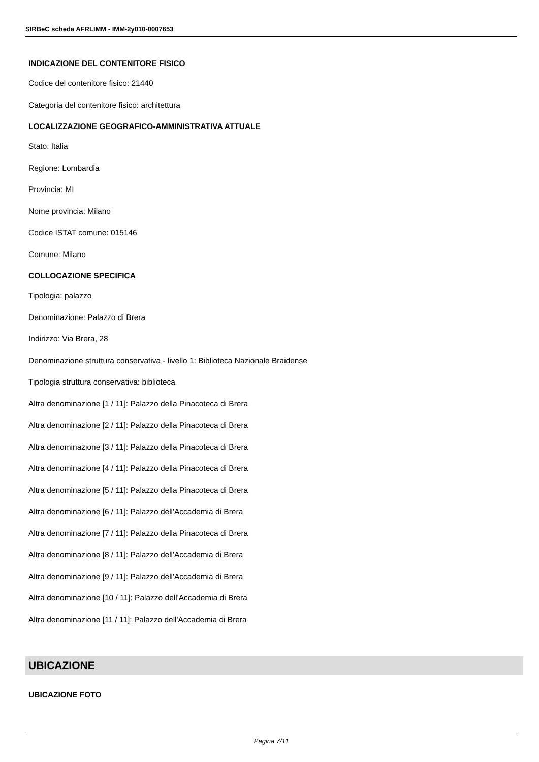SIRBeC scheda AFRLIMM - IMM-2y010-0007653
INDICAZIONE DEL CONTENITORE FISICO
Codice del contenitore fisico: 21440
Categoria del contenitore fisico: architettura
LOCALIZZAZIONE GEOGRAFICO-AMMINISTRATIVA ATTUALE
Stato: Italia
Regione: Lombardia
Provincia: MI
Nome provincia: Milano
Codice ISTAT comune: 015146
Comune: Milano
COLLOCAZIONE SPECIFICA
Tipologia: palazzo
Denominazione: Palazzo di Brera
Indirizzo: Via Brera, 28
Denominazione struttura conservativa - livello 1: Biblioteca Nazionale Braidense
Tipologia struttura conservativa: biblioteca
Altra denominazione [1 / 11]: Palazzo della Pinacoteca di Brera
Altra denominazione [2 / 11]: Palazzo della Pinacoteca di Brera
Altra denominazione [3 / 11]: Palazzo della Pinacoteca di Brera
Altra denominazione [4 / 11]: Palazzo della Pinacoteca di Brera
Altra denominazione [5 / 11]: Palazzo della Pinacoteca di Brera
Altra denominazione [6 / 11]: Palazzo dell'Accademia di Brera
Altra denominazione [7 / 11]: Palazzo della Pinacoteca di Brera
Altra denominazione [8 / 11]: Palazzo dell'Accademia di Brera
Altra denominazione [9 / 11]: Palazzo dell'Accademia di Brera
Altra denominazione [10 / 11]: Palazzo dell'Accademia di Brera
Altra denominazione [11 / 11]: Palazzo dell'Accademia di Brera
UBICAZIONE
UBICAZIONE FOTO
Pagina 7/11